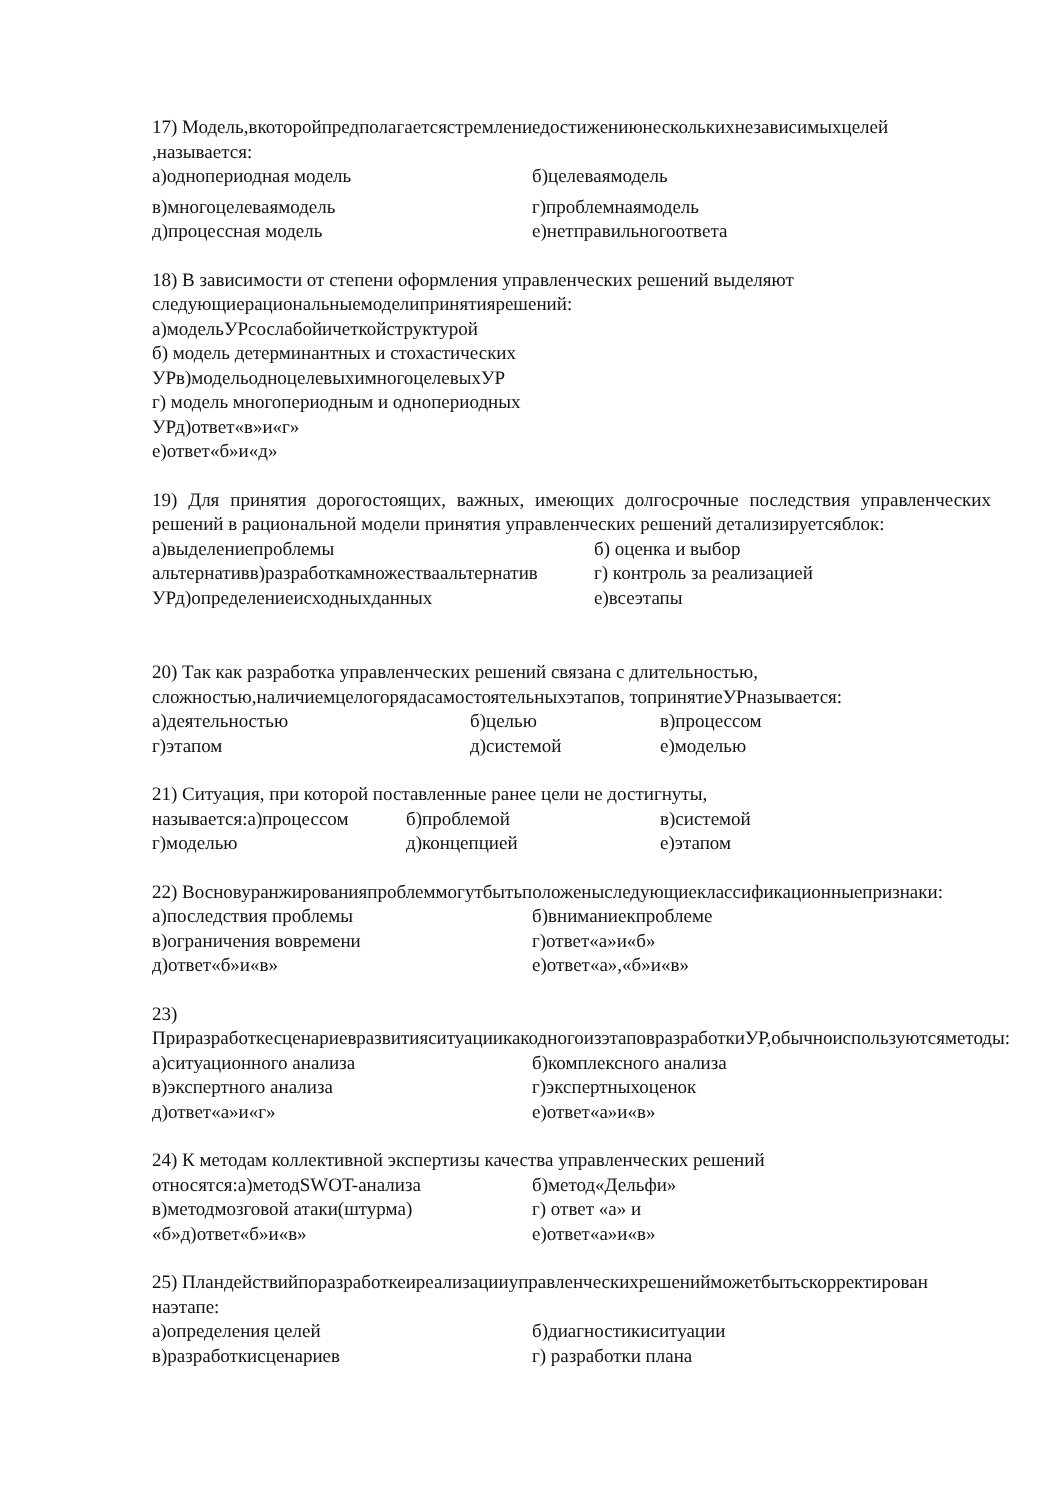17) Модель,вкоторойпредполагаетсястремлениедостижениюнесколькихнезависимыхцелей ,называется:
а)однопериодная модель б)целеваямодель
в)многоцелеваямодель г)проблемнаямодель
д)процессная модель е)нетправильногоответа
18) В зависимости от степени оформления управленческих решений выделяют
следующиерациональныемоделипринятиярешений:
а)модельУРсослабойичеткойструктурой
б) модель детерминантных и стохастических
УРв)модельодноцелевыхимногоцелевыхУР
г) модель многопериодным и однопериодных
УРд)ответ«в»и«г»
е)ответ«б»и«д»
19) Для принятия дорогостоящих, важных, имеющих долгосрочные последствия управленческих решений в рациональной модели принятия управленческих решений детализируетсяблок:
а)выделениепроблемы б) оценка и выбор
альтернативв)разработкамножестваальтернатив г) контроль за реализацией
УРд)определениеисходныхданных е)всеэтапы
20) Так как разработка управленческих решений связана с длительностью,
сложностью,наличиемцелогорядасамостоятельныхэтапов, топринятиеУРназывается:
а)деятельностью б)целью в)процессом
г)этапом д)системой е)моделью
21) Ситуация, при которой поставленные ранее цели не достигнуты,
называется:а)процессом б)проблемой в)системой
г)моделью д)концепцией е)этапом
22) Восновуранжированияпроблеммогутбытьположеныследующиеклассификационныепризнаки:
а)последствия проблемы б)вниманиекпроблеме
в)ограничения вовремени г)ответ«а»и«б»
д)ответ«б»и«в» е)ответ«а»,«б»и«в»
23) ПриразработкесценариевразвитияситуациикакодногоизэтаповразработкиУР,обычноиспользуютсяметоды:
а)ситуационного анализа б)комплексного анализа
в)экспертного анализа г)экспертныхоценок
д)ответ«а»и«г» е)ответ«а»и«в»
24) К методам коллективной экспертизы качества управленческих решений
относятся:а)методSWOT-анализа б)метод«Дельфи»
в)методмозговой атаки(штурма) г) ответ «а» и
«б»д)ответ«б»и«в» е)ответ«а»и«в»
25) Пландействийпоразработкеиреализацииуправленческихрешенийможетбытьскорректирован наэтапе:
а)определения целей б)диагностикиситуации
в)разработкисценариев г) разработки плана